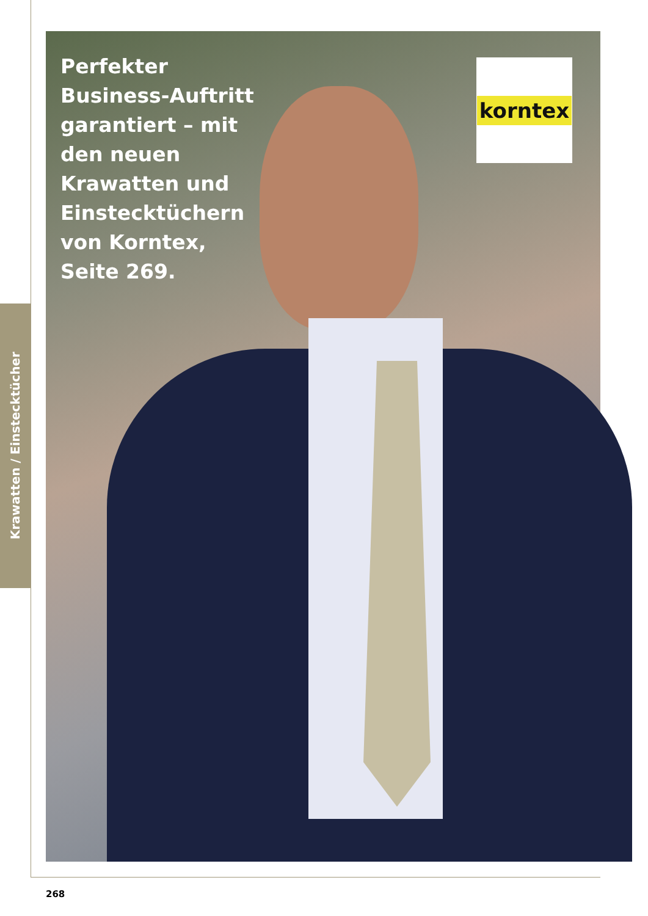Krawatten / Einstecktücher
Perfekter Business-Auftritt garantiert – mit den neuen Krawatten und Einstecktüchern von Korntex, Seite 269.
korntex
268